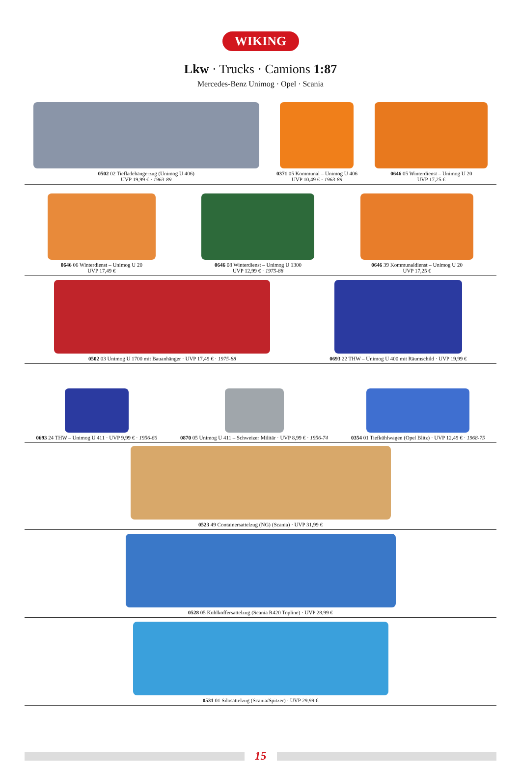WIKING
Lkw · Trucks · Camions 1:87
Mercedes-Benz Unimog · Opel · Scania
0502 02 Tiefladehängerzug (Unimog U 406)
UVP 19,99 € · 1963-89
0371 05 Kommunal – Unimog U 406
UVP 10,49 € · 1963-89
0646 05 Winterdienst – Unimog U 20
UVP 17,25 €
0646 06 Winterdienst – Unimog U 20
UVP 17,49 €
0646 08 Winterdienst – Unimog U 1300
UVP 12,99 € · 1975-88
0646 39 Kommunaldienst – Unimog U 20
UVP 17,25 €
0502 03 Unimog U 1700 mit Bauanhänger · UVP 17,49 € · 1975-88
0693 22 THW – Unimog U 400 mit Räumschild · UVP 19,99 €
0693 24 THW – Unimog U 411 · UVP 9,99 € · 1956-66
0870 05 Unimog U 411 – Schweizer Militär · UVP 8,99 € · 1956-74
0354 01 Tiefkühlwagen (Opel Blitz) · UVP 12,49 € · 1968-75
0523 49 Containersattelzug (NG) (Scania) · UVP 31,99 €
0528 05 Kühlkoffersattelzug (Scania R420 Topline) · UVP 28,99 €
0531 01 Silosattelzug (Scania/Spitzer) · UVP 29,99 €
15